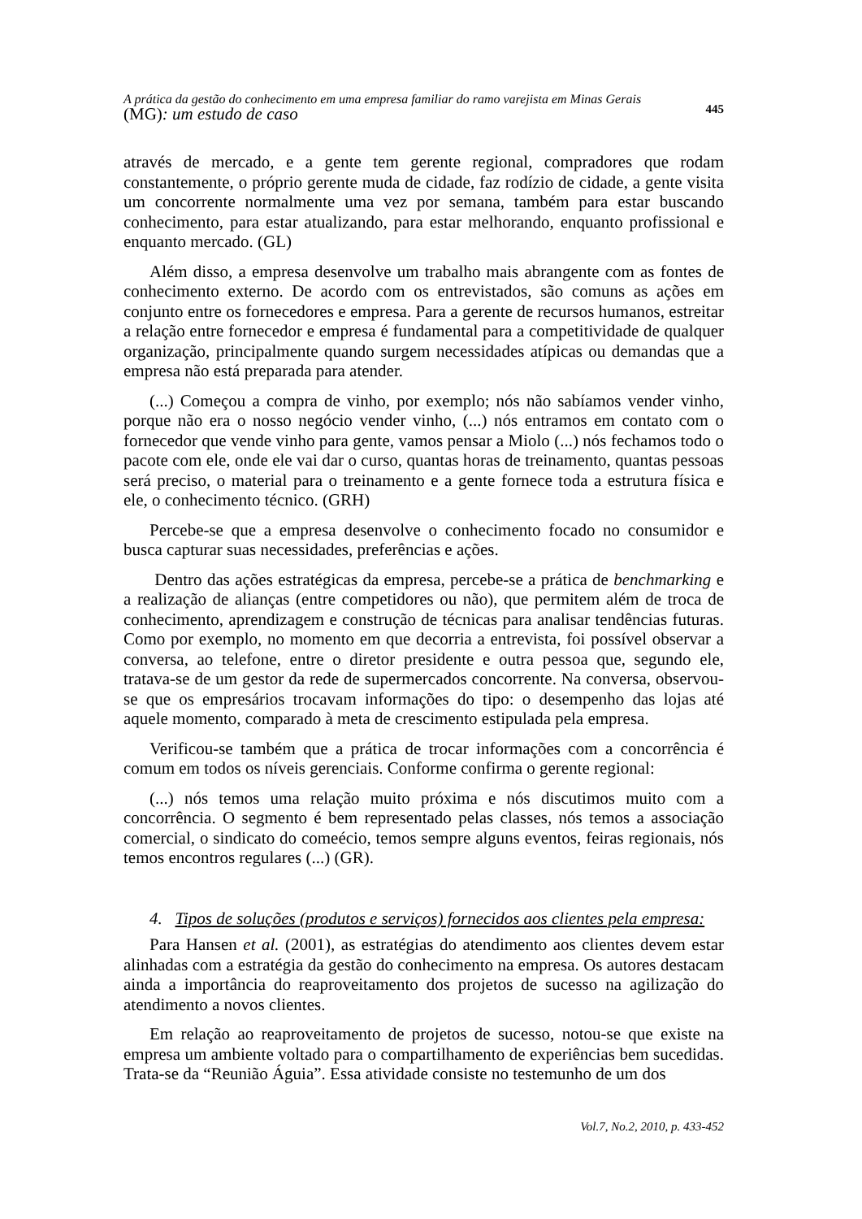A prática da gestão do conhecimento em uma empresa familiar do ramo varejista em Minas Gerais
(MG): um estudo de caso
445
através de mercado, e a gente tem gerente regional, compradores que rodam constantemente, o próprio gerente muda de cidade, faz rodízio de cidade, a gente visita um concorrente normalmente uma vez por semana, também para estar buscando conhecimento, para estar atualizando, para estar melhorando, enquanto profissional e enquanto mercado. (GL)
Além disso, a empresa desenvolve um trabalho mais abrangente com as fontes de conhecimento externo. De acordo com os entrevistados, são comuns as ações em conjunto entre os fornecedores e empresa. Para a gerente de recursos humanos, estreitar a relação entre fornecedor e empresa é fundamental para a competitividade de qualquer organização, principalmente quando surgem necessidades atípicas ou demandas que a empresa não está preparada para atender.
(...) Começou a compra de vinho, por exemplo; nós não sabíamos vender vinho, porque não era o nosso negócio vender vinho, (...) nós entramos em contato com o fornecedor que vende vinho para gente, vamos pensar a Miolo (...) nós fechamos todo o pacote com ele, onde ele vai dar o curso, quantas horas de treinamento, quantas pessoas será preciso, o material para o treinamento e a gente fornece toda a estrutura física e ele, o conhecimento técnico. (GRH)
Percebe-se que a empresa desenvolve o conhecimento focado no consumidor e busca capturar suas necessidades, preferências e ações.
Dentro das ações estratégicas da empresa, percebe-se a prática de benchmarking e a realização de alianças (entre competidores ou não), que permitem além de troca de conhecimento, aprendizagem e construção de técnicas para analisar tendências futuras. Como por exemplo, no momento em que decorria a entrevista, foi possível observar a conversa, ao telefone, entre o diretor presidente e outra pessoa que, segundo ele, tratava-se de um gestor da rede de supermercados concorrente. Na conversa, observou-se que os empresários trocavam informações do tipo: o desempenho das lojas até aquele momento, comparado à meta de crescimento estipulada pela empresa.
Verificou-se também que a prática de trocar informações com a concorrência é comum em todos os níveis gerenciais. Conforme confirma o gerente regional:
(...) nós temos uma relação muito próxima e nós discutimos muito com a concorrência. O segmento é bem representado pelas classes, nós temos a associação comercial, o sindicato do comeécio, temos sempre alguns eventos, feiras regionais, nós temos encontros regulares (...) (GR).
4. Tipos de soluções (produtos e serviços) fornecidos aos clientes pela empresa:
Para Hansen et al. (2001), as estratégias do atendimento aos clientes devem estar alinhadas com a estratégia da gestão do conhecimento na empresa. Os autores destacam ainda a importância do reaproveitamento dos projetos de sucesso na agilização do atendimento a novos clientes.
Em relação ao reaproveitamento de projetos de sucesso, notou-se que existe na empresa um ambiente voltado para o compartilhamento de experiências bem sucedidas. Trata-se da “Reunião Águia”. Essa atividade consiste no testemunho de um dos
Vol.7, No.2, 2010, p. 433-452